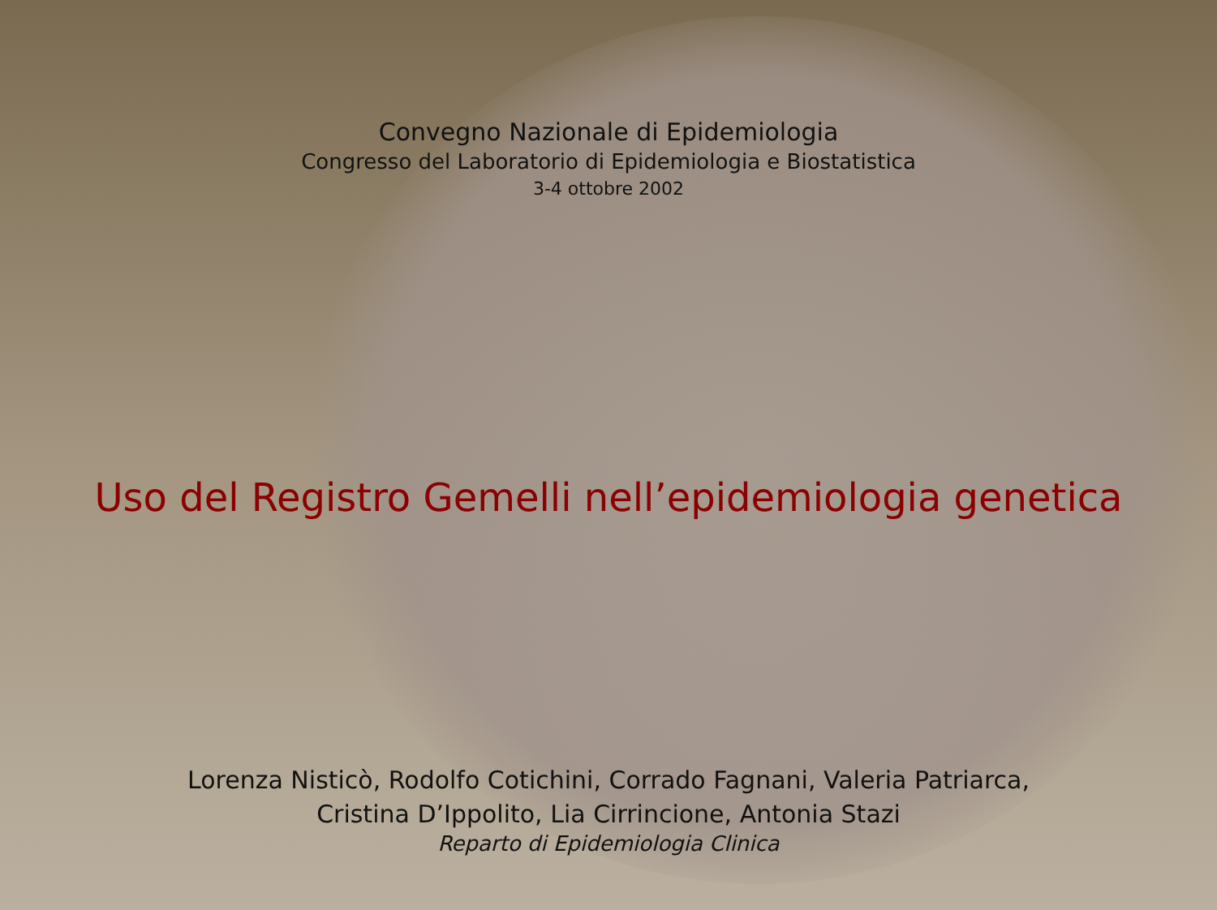Convegno Nazionale di Epidemiologia
Congresso del Laboratorio di Epidemiologia e Biostatistica
3-4 ottobre 2002
Uso del Registro Gemelli nell’epidemiologia genetica
Lorenza Nisticò, Rodolfo Cotichini, Corrado Fagnani, Valeria Patriarca,
Cristina D’Ippolito, Lia Cirrincione, Antonia Stazi
Reparto di Epidemiologia Clinica